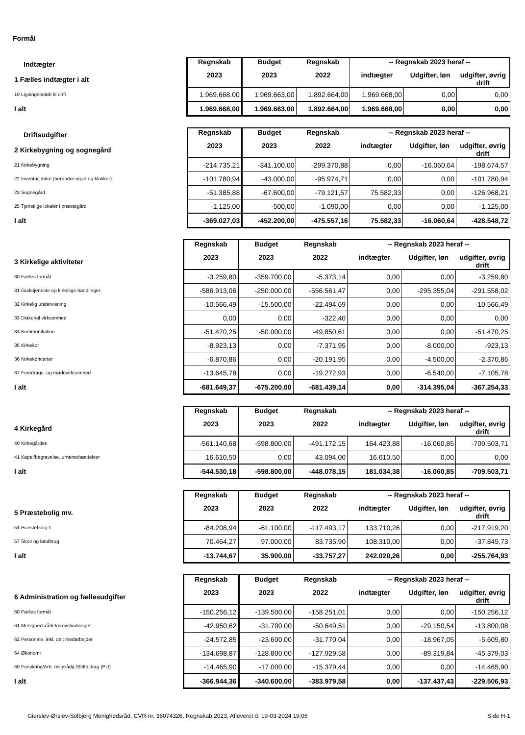Formål
| Indtægter | Regnskab | Budget | Regnskab | -- Regnskab 2023 heraf -- | | |
| 1 Fælles indtægter i alt | 2023 | 2023 | 2022 | indtægter | Udgifter, løn | udgifter, øvrig drift |
| 10 Ligningsbeløb til drift | 1.969.668,00 | 1.969.663,00 | 1.892.664,00 | 1.969.668,00 | 0,00 | 0,00 |
| I alt | 1.969.668,00 | 1.969.663,00 | 1.892.664,00 | 1.969.668,00 | 0,00 | 0,00 |
| Driftsudgifter | Regnskab | Budget | Regnskab | -- Regnskab 2023 heraf -- | | |
| 2 Kirkebygning og sognegård | 2023 | 2023 | 2022 | indtægter | Udgifter, løn | udgifter, øvrig drift |
| 21 Kirkebygning | -214.735,21 | -341.100,00 | -299.370,88 | 0,00 | -16.060,64 | -198.674,57 |
| 22 Inventar, kirke (herunder orgel og klokker) | -101.780,94 | -43.000,00 | -95.974,71 | 0,00 | 0,00 | -101.780,94 |
| 23 Sognegård | -51.385,88 | -67.600,00 | -79.121,57 | 75.582,33 | 0,00 | -126.968,21 |
| 25 Tjenstlige lokaler i præstegård | -1.125,00 | -500,00 | -1.090,00 | 0,00 | 0,00 | -1.125,00 |
| I alt | -369.027,03 | -452.200,00 | -475.557,16 | 75.582,33 | -16.060,64 | -428.548,72 |
| | Regnskab | Budget | Regnskab | -- Regnskab 2023 heraf -- | | |
| 3 Kirkelige aktiviteter | 2023 | 2023 | 2022 | indtægter | Udgifter, løn | udgifter, øvrig drift |
| 30 Fælles formål | -3.259,80 | -359.700,00 | -5.373,14 | 0,00 | 0,00 | -3.259,80 |
| 31 Gudstjeneste og kirkelige handlinger | -586.913,06 | -250.000,00 | -556.561,47 | 0,00 | -295.355,04 | -291.558,02 |
| 32 Kirkelig undervisning | -10.566,49 | -15.500,00 | -22.494,69 | 0,00 | 0,00 | -10.566,49 |
| 33 Diakonal virksomhed | 0,00 | 0,00 | -322,40 | 0,00 | 0,00 | 0,00 |
| 34 Kommunikation | -51.470,25 | -50.000,00 | -49.850,61 | 0,00 | 0,00 | -51.470,25 |
| 35 Kirkekor | -8.923,13 | 0,00 | -7.371,95 | 0,00 | -8.000,00 | -923,13 |
| 36 Kirkekoncerter | -6.870,86 | 0,00 | -20.191,95 | 0,00 | -4.500,00 | -2.370,86 |
| 37 Foredrags- og mødevirksomhed | -13.645,78 | 0,00 | -19.272,93 | 0,00 | -6.540,00 | -7.105,78 |
| I alt | -681.649,37 | -675.200,00 | -681.439,14 | 0,00 | -314.395,04 | -367.254,33 |
| | Regnskab | Budget | Regnskab | -- Regnskab 2023 heraf -- | | |
| 4 Kirkegård | 2023 | 2023 | 2022 | indtægter | Udgifter, løn | udgifter, øvrig drift |
| 40 Kirkegården | -561.140,68 | -598.800,00 | -491.172,15 | 164.423,88 | -16.060,85 | -709.503,71 |
| 41 Kapel/begravelse, urnenedsættelser | 16.610,50 | 0,00 | 43.094,00 | 16.610,50 | 0,00 | 0,00 |
| I alt | -544.530,18 | -598.800,00 | -448.078,15 | 181.034,38 | -16.060,85 | -709.503,71 |
| | Regnskab | Budget | Regnskab | -- Regnskab 2023 heraf -- | | |
| 5 Præstebolig mv. | 2023 | 2023 | 2022 | indtægter | Udgifter, løn | udgifter, øvrig drift |
| 51 Præstebolig 1 | -84.208,94 | -61.100,00 | -117.493,17 | 133.710,26 | 0,00 | -217.919,20 |
| 57 Skov og landbrug | 70.464,27 | 97.000,00 | 83.735,90 | 108.310,00 | 0,00 | -37.845,73 |
| I alt | -13.744,67 | 35.900,00 | -33.757,27 | 242.020,26 | 0,00 | -255.764,93 |
| | Regnskab | Budget | Regnskab | -- Regnskab 2023 heraf -- | | |
| 6 Administration og fællesudgifter | 2023 | 2023 | 2022 | indtægter | Udgifter, løn | udgifter, øvrig drift |
| 60 Fælles formål | -150.256,12 | -139.500,00 | -158.251,01 | 0,00 | 0,00 | -150.256,12 |
| 61 Menighedsrådet/provstiudvalget | -42.950,62 | -31.700,00 | -50.649,51 | 0,00 | -29.150,54 | -13.800,08 |
| 62 Personale, inkl. delt medarbejder | -24.572,85 | -23.600,00 | -31.770,04 | 0,00 | -18.967,05 | -5.605,80 |
| 64 Økonomi | -134.698,87 | -128.800,00 | -127.929,58 | 0,00 | -89.319,84 | -45.379,03 |
| 69 Forsikring/Arb. miljørådg./Stiftbidrag (PU) | -14.465,90 | -17.000,00 | -15.379,44 | 0,00 | 0,00 | -14.465,90 |
| I alt | -366.944,36 | -340.600,00 | -383.979,58 | 0,00 | -137.437,43 | -229.506,93 |
Gierslev-Ørslev-Solbjerg Menighedsråd, CVR-nr. 38074326, Regnskab 2023, Afleveret d. 19-03-2024 19:06 Side H-1